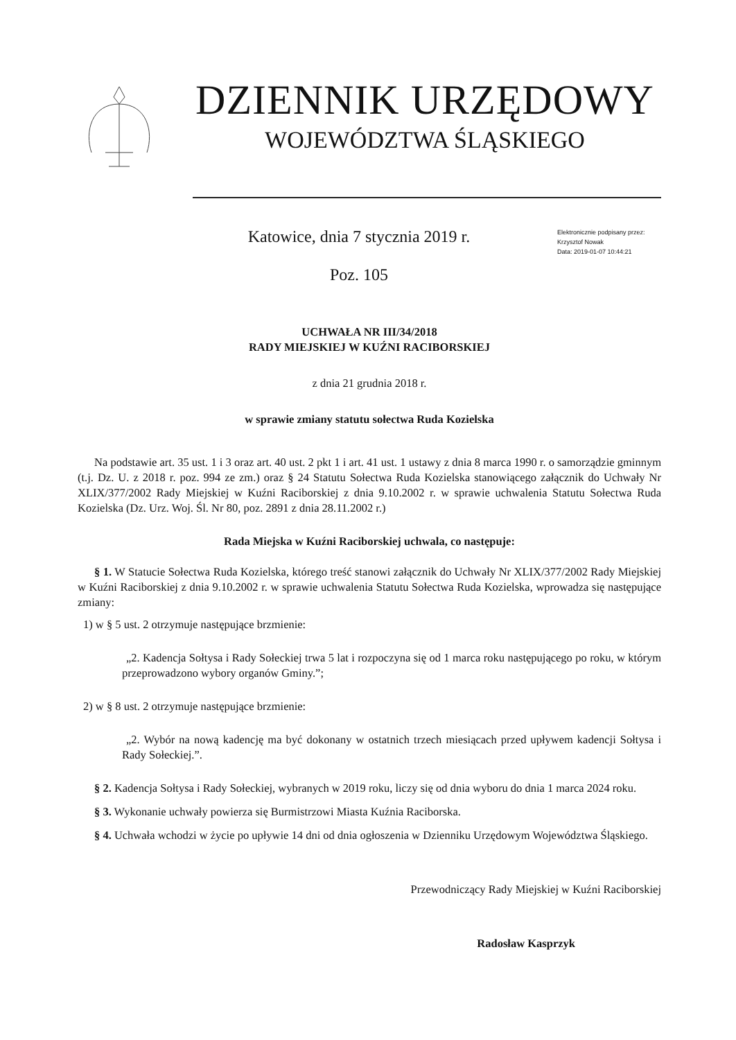DZIENNIK URZĘDOWY
WOJEWÓDZTWA ŚLĄSKIEGO
Katowice, dnia 7 stycznia 2019 r.
Poz. 105
Elektronicznie podpisany przez:
Krzysztof Nowak
Data: 2019-01-07 10:44:21
UCHWAŁA NR III/34/2018
RADY MIEJSKIEJ W KUŹNI RACIBORSKIEJ
z dnia 21 grudnia 2018 r.
w sprawie zmiany statutu sołectwa Ruda Kozielska
Na podstawie art. 35 ust. 1 i 3 oraz art. 40 ust. 2 pkt 1 i art. 41 ust. 1 ustawy z dnia 8 marca 1990 r. o samorządzie gminnym (t.j. Dz. U. z 2018 r. poz. 994 ze zm.) oraz § 24 Statutu Sołectwa Ruda Kozielska stanowiącego załącznik do Uchwały Nr XLIX/377/2002 Rady Miejskiej w Kuźni Raciborskiej z dnia 9.10.2002 r. w sprawie uchwalenia Statutu Sołectwa Ruda Kozielska (Dz. Urz. Woj. Śl. Nr 80, poz. 2891 z dnia 28.11.2002 r.)
Rada Miejska w Kuźni Raciborskiej uchwala, co następuje:
§ 1. W Statucie Sołectwa Ruda Kozielska, którego treść stanowi załącznik do Uchwały Nr XLIX/377/2002 Rady Miejskiej w Kuźni Raciborskiej z dnia 9.10.2002 r. w sprawie uchwalenia Statutu Sołectwa Ruda Kozielska, wprowadza się następujące zmiany:
1) w § 5 ust. 2 otrzymuje następujące brzmienie:
„2. Kadencja Sołtysa i Rady Sołeckiej trwa 5 lat i rozpoczyna się od 1 marca roku następującego po roku, w którym przeprowadzono wybory organów Gminy.”;
2) w § 8 ust. 2 otrzymuje następujące brzmienie:
„2. Wybór na nową kadencję ma być dokonany w ostatnich trzech miesiącach przed upływem kadencji Sołtysa i Rady Sołeckiej.”.
§ 2. Kadencja Sołtysa i Rady Sołeckiej, wybranych w 2019 roku, liczy się od dnia wyboru do dnia 1 marca 2024 roku.
§ 3. Wykonanie uchwały powierza się Burmistrzowi Miasta Kuźnia Raciborska.
§ 4. Uchwała wchodzi w życie po upływie 14 dni od dnia ogłoszenia w Dzienniku Urzędowym Województwa Śląskiego.
Przewodniczący Rady Miejskiej w Kuźni Raciborskiej
Radosław Kasprzyk